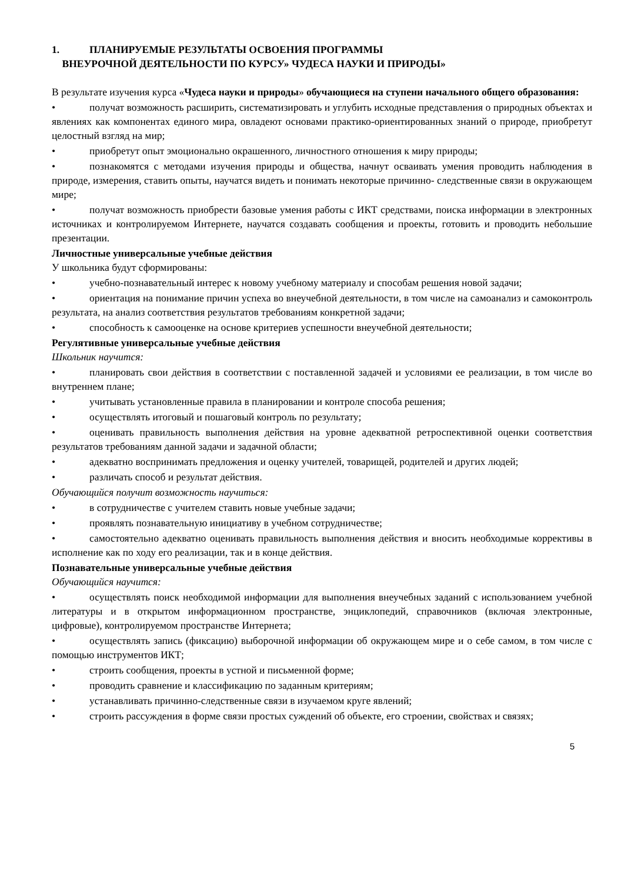1. ПЛАНИРУЕМЫЕ РЕЗУЛЬТАТЫ ОСВОЕНИЯ ПРОГРАММЫ
ВНЕУРОЧНОЙ ДЕЯТЕЛЬНОСТИ ПО КУРСУ» ЧУДЕСА НАУКИ И ПРИРОДЫ»
В результате изучения курса «Чудеса науки и природы» обучающиеся на ступени начального общего образования:
• получат возможность расширить, систематизировать и углубить исходные представления о природных объектах и явлениях как компонентах единого мира, овладеют основами практико-ориентированных знаний о природе, приобретут целостный взгляд на мир;
• приобретут опыт эмоционально окрашенного, личностного отношения к миру природы;
• познакомятся с методами изучения природы и общества, начнут осваивать умения проводить наблюдения в природе, измерения, ставить опыты, научатся видеть и понимать некоторые причинно- следственные связи в окружающем мире;
• получат возможность приобрести базовые умения работы с ИКТ средствами, поиска информации в электронных источниках и контролируемом Интернете, научатся создавать сообщения и проекты, готовить и проводить небольшие презентации.
Личностные универсальные учебные действия
У школьника будут сформированы:
• учебно-познавательный интерес к новому учебному материалу и способам решения новой задачи;
• ориентация на понимание причин успеха во внеучебной деятельности, в том числе на самоанализ и самоконтроль результата, на анализ соответствия результатов требованиям конкретной задачи;
• способность к самооценке на основе критериев успешности внеучебной деятельности;
Регулятивные универсальные учебные действия
Школьник научится:
• планировать свои действия в соответствии с поставленной задачей и условиями ее реализации, в том числе во внутреннем плане;
• учитывать установленные правила в планировании и контроле способа решения;
• осуществлять итоговый и пошаговый контроль по результату;
• оценивать правильность выполнения действия на уровне адекватной ретроспективной оценки соответствия результатов требованиям данной задачи и задачной области;
• адекватно воспринимать предложения и оценку учителей, товарищей, родителей и других людей;
• различать способ и результат действия.
Обучающийся получит возможность научиться:
• в сотрудничестве с учителем ставить новые учебные задачи;
• проявлять познавательную инициативу в учебном сотрудничестве;
• самостоятельно адекватно оценивать правильность выполнения действия и вносить необходимые коррективы в исполнение как по ходу его реализации, так и в конце действия.
Познавательные универсальные учебные действия
Обучающийся научится:
• осуществлять поиск необходимой информации для выполнения внеучебных заданий с использованием учебной литературы и в открытом информационном пространстве, энциклопедий, справочников (включая электронные, цифровые), контролируемом пространстве Интернета;
• осуществлять запись (фиксацию) выборочной информации об окружающем мире и о себе самом, в том числе с помощью инструментов ИКТ;
• строить сообщения, проекты в устной и письменной форме;
• проводить сравнение и классификацию по заданным критериям;
• устанавливать причинно-следственные связи в изучаемом круге явлений;
• строить рассуждения в форме связи простых суждений об объекте, его строении, свойствах и связях;
5